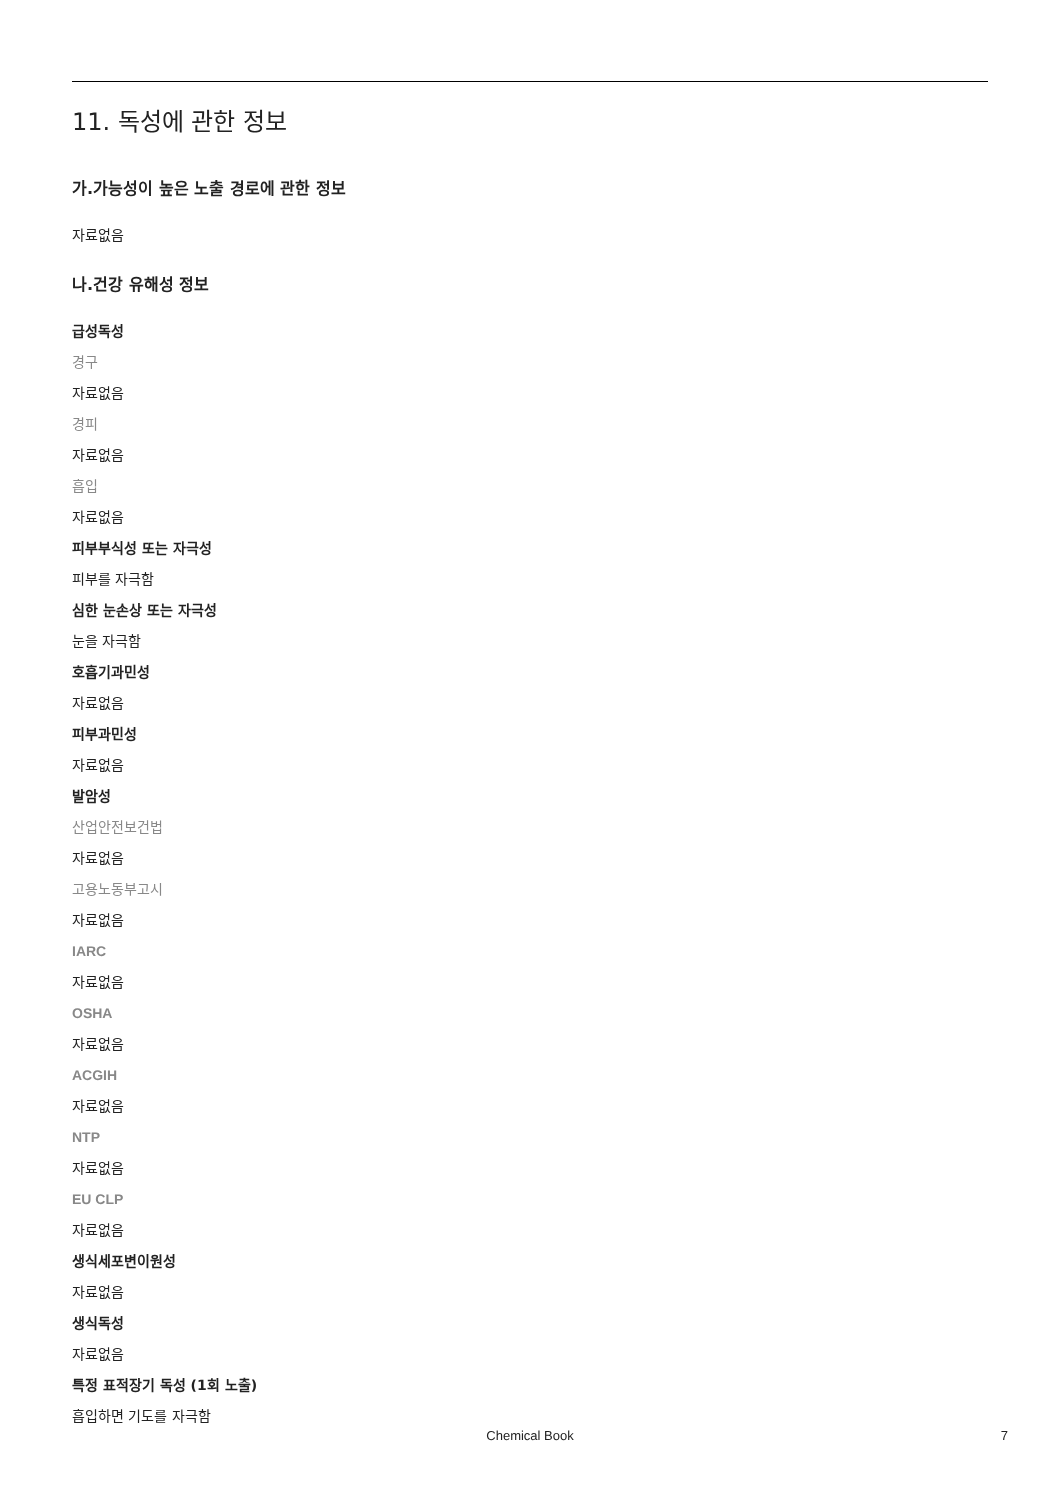11. 독성에 관한 정보
가.가능성이 높은 노출 경로에 관한 정보
자료없음
나.건강 유해성 정보
급성독성
경구
자료없음
경피
자료없음
흡입
자료없음
피부부식성 또는 자극성
피부를 자극함
심한 눈손상 또는 자극성
눈을 자극함
호흡기과민성
자료없음
피부과민성
자료없음
발암성
산업안전보건법
자료없음
고용노동부고시
자료없음
IARC
자료없음
OSHA
자료없음
ACGIH
자료없음
NTP
자료없음
EU CLP
자료없음
생식세포변이원성
자료없음
생식독성
자료없음
특정 표적장기 독성 (1회 노출)
흡입하면 기도를 자극함
Chemical Book
7